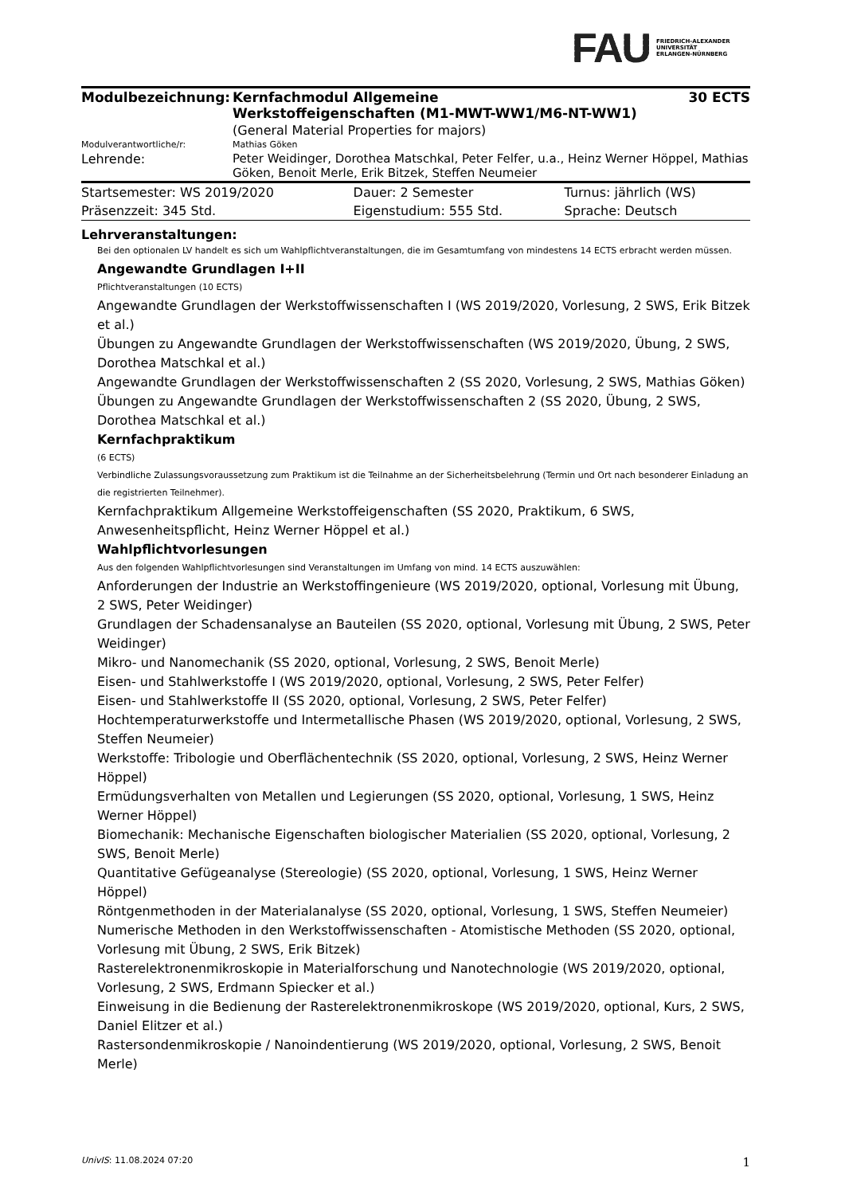FAU
FRIEDRICH-ALEXANDER
UNIVERSITÄT
ERLANGEN-NÜRNBERG
| Modulbezeichnung: | Kernfachmodul Allgemeine Werkstoffeigenschaften (M1-MWT-WW1/M6-NT-WW1) | 30 ECTS |
| | (General Material Properties for majors) | |
| Modulverantwortliche/r: | Mathias Göken | |
| Lehrende: | Peter Weidinger, Dorothea Matschkal, Peter Felfer, u.a., Heinz Werner Höppel, Mathias Göken, Benoit Merle, Erik Bitzek, Steffen Neumeier | |
| Startsemester: WS 2019/2020 | Dauer: 2 Semester | Turnus: jährlich (WS) |
| Präsenzzeit: 345 Std. | Eigenstudium: 555 Std. | Sprache: Deutsch |
Lehrveranstaltungen:
Bei den optionalen LV handelt es sich um Wahlpflichtveranstaltungen, die im Gesamtumfang von mindestens 14 ECTS erbracht werden müssen.
Angewandte Grundlagen I+II
Pflichtveranstaltungen (10 ECTS)
Angewandte Grundlagen der Werkstoffwissenschaften I (WS 2019/2020, Vorlesung, 2 SWS, Erik Bitzek et al.)
Übungen zu Angewandte Grundlagen der Werkstoffwissenschaften (WS 2019/2020, Übung, 2 SWS, Dorothea Matschkal et al.)
Angewandte Grundlagen der Werkstoffwissenschaften 2 (SS 2020, Vorlesung, 2 SWS, Mathias Göken)
Übungen zu Angewandte Grundlagen der Werkstoffwissenschaften 2 (SS 2020, Übung, 2 SWS, Dorothea Matschkal et al.)
Kernfachpraktikum
(6 ECTS)
Verbindliche Zulassungsvoraussetzung zum Praktikum ist die Teilnahme an der Sicherheitsbelehrung (Termin und Ort nach besonderer Einladung an die registrierten Teilnehmer).
Kernfachpraktikum Allgemeine Werkstoffeigenschaften (SS 2020, Praktikum, 6 SWS, Anwesenheitspflicht, Heinz Werner Höppel et al.)
Wahlpflichtvorlesungen
Aus den folgenden Wahlpflichtvorlesungen sind Veranstaltungen im Umfang von mind. 14 ECTS auszuwählen:
Anforderungen der Industrie an Werkstoffingenieure (WS 2019/2020, optional, Vorlesung mit Übung, 2 SWS, Peter Weidinger)
Grundlagen der Schadensanalyse an Bauteilen (SS 2020, optional, Vorlesung mit Übung, 2 SWS, Peter Weidinger)
Mikro- und Nanomechanik (SS 2020, optional, Vorlesung, 2 SWS, Benoit Merle)
Eisen- und Stahlwerkstoffe I (WS 2019/2020, optional, Vorlesung, 2 SWS, Peter Felfer)
Eisen- und Stahlwerkstoffe II (SS 2020, optional, Vorlesung, 2 SWS, Peter Felfer)
Hochtemperaturwerkstoffe und Intermetallische Phasen (WS 2019/2020, optional, Vorlesung, 2 SWS, Steffen Neumeier)
Werkstoffe: Tribologie und Oberflächentechnik (SS 2020, optional, Vorlesung, 2 SWS, Heinz Werner Höppel)
Ermüdungsverhalten von Metallen und Legierungen (SS 2020, optional, Vorlesung, 1 SWS, Heinz Werner Höppel)
Biomechanik: Mechanische Eigenschaften biologischer Materialien (SS 2020, optional, Vorlesung, 2 SWS, Benoit Merle)
Quantitative Gefügeanalyse (Stereologie) (SS 2020, optional, Vorlesung, 1 SWS, Heinz Werner Höppel)
Röntgenmethoden in der Materialanalyse (SS 2020, optional, Vorlesung, 1 SWS, Steffen Neumeier)
Numerische Methoden in den Werkstoffwissenschaften - Atomistische Methoden (SS 2020, optional, Vorlesung mit Übung, 2 SWS, Erik Bitzek)
Rasterelektronenmikroskopie in Materialforschung und Nanotechnologie (WS 2019/2020, optional, Vorlesung, 2 SWS, Erdmann Spiecker et al.)
Einweisung in die Bedienung der Rasterelektronenmikroskope (WS 2019/2020, optional, Kurs, 2 SWS, Daniel Elitzer et al.)
Rastersondenmikroskopie / Nanoindentierung (WS 2019/2020, optional, Vorlesung, 2 SWS, Benoit Merle)
UnivIS: 11.08.2024 07:20 1